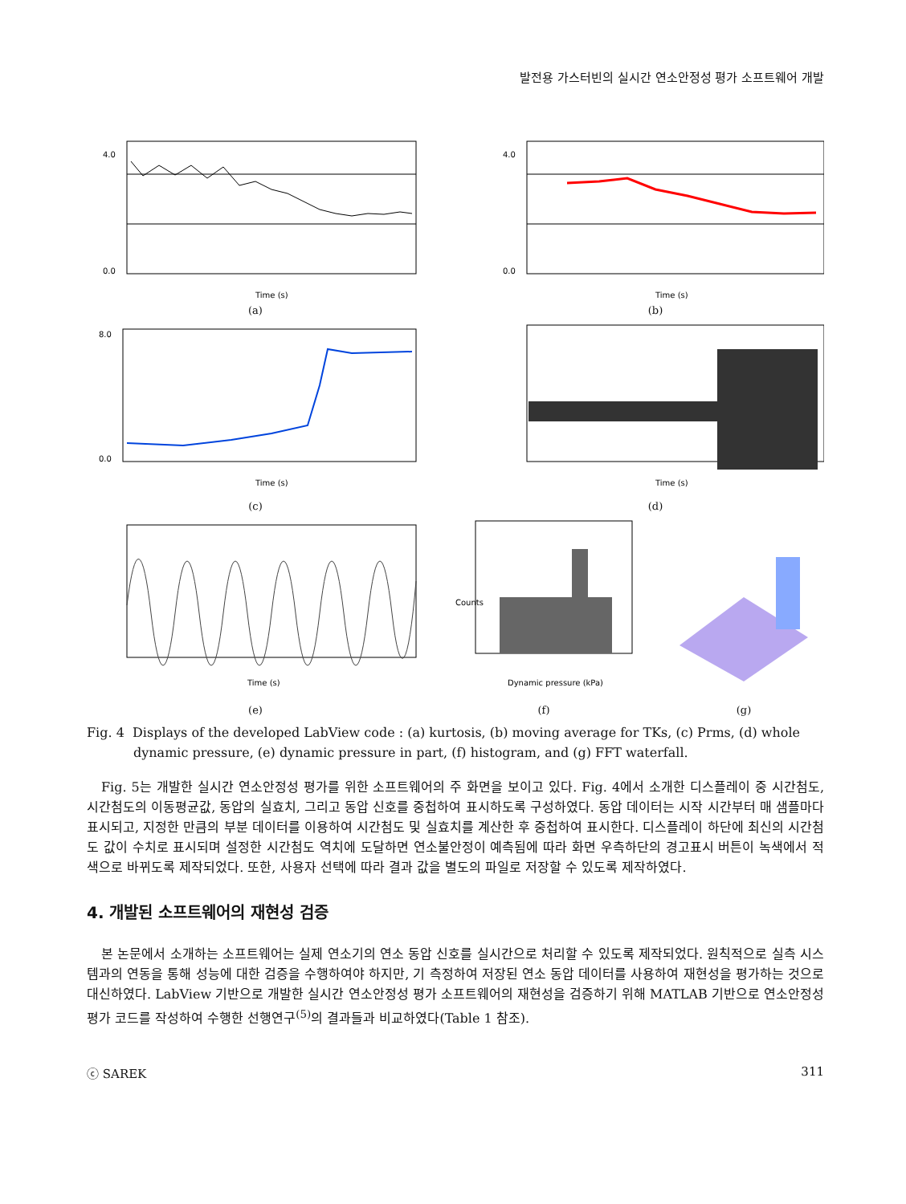발전용 가스터빈의 실시간 연소안정성 평가 소프트웨어 개발
4.0
0.0
Time (s)
(a)
4.0
0.0
Time (s)
(b)
8.0
0.0
Time (s)
(c)
Time (s)
(d)
Time (s)
(e)
Dynamic pressure (kPa)
Counts
(f)
(g)
Fig. 4 Displays of the developed LabView code : (a) kurtosis, (b) moving average for TKs, (c) Prms, (d) whole dynamic pressure, (e) dynamic pressure in part, (f) histogram, and (g) FFT waterfall.
Fig. 5는 개발한 실시간 연소안정성 평가를 위한 소프트웨어의 주 화면을 보이고 있다. Fig. 4에서 소개한 디스플레이 중 시간첨도, 시간첨도의 이동평균값, 동압의 실효치, 그리고 동압 신호를 중첩하여 표시하도록 구성하였다. 동압 데이터는 시작 시간부터 매 샘플마다 표시되고, 지정한 만큼의 부분 데이터를 이용하여 시간첨도 및 실효치를 계산한 후 중첩하여 표시한다. 디스플레이 하단에 최신의 시간첨도 값이 수치로 표시되며 설정한 시간첨도 역치에 도달하면 연소불안정이 예측됨에 따라 화면 우측하단의 경고표시 버튼이 녹색에서 적색으로 바뀌도록 제작되었다. 또한, 사용자 선택에 따라 결과 값을 별도의 파일로 저장할 수 있도록 제작하였다.
4. 개발된 소프트웨어의 재현성 검증
본 논문에서 소개하는 소프트웨어는 실제 연소기의 연소 동압 신호를 실시간으로 처리할 수 있도록 제작되었다. 원칙적으로 실측 시스템과의 연동을 통해 성능에 대한 검증을 수행하여야 하지만, 기 측정하여 저장된 연소 동압 데이터를 사용하여 재현성을 평가하는 것으로 대신하였다. LabView 기반으로 개발한 실시간 연소안정성 평가 소프트웨어의 재현성을 검증하기 위해 MATLAB 기반으로 연소안정성 평가 코드를 작성하여 수행한 선행연구<sup>(5)</sup>의 결과들과 비교하였다(Table 1 참조).
ⓒ SAREK 311